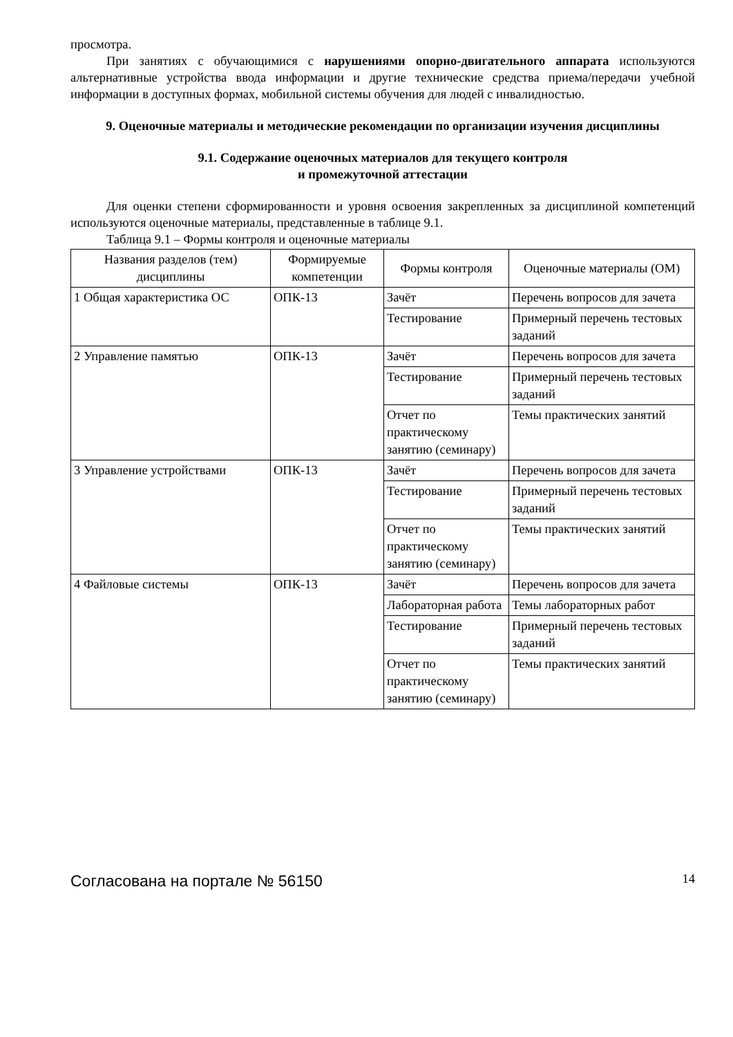просмотра.
При занятиях с обучающимися с нарушениями опорно-двигательного аппарата используются альтернативные устройства ввода информации и другие технические средства приема/передачи учебной информации в доступных формах, мобильной системы обучения для людей с инвалидностью.
9. Оценочные материалы и методические рекомендации по организации изучения дисциплины
9.1. Содержание оценочных материалов для текущего контроля
и промежуточной аттестации
Для оценки степени сформированности и уровня освоения закрепленных за дисциплиной компетенций используются оценочные материалы, представленные в таблице 9.1.
Таблица 9.1 – Формы контроля и оценочные материалы
| Названия разделов (тем) дисциплины | Формируемые компетенции | Формы контроля | Оценочные материалы (ОМ) |
| --- | --- | --- | --- |
| 1 Общая характеристика ОС | ОПК-13 | Зачёт | Перечень вопросов для зачета |
| | | Тестирование | Примерный перечень тестовых заданий |
| 2 Управление памятью | ОПК-13 | Зачёт | Перечень вопросов для зачета |
| | | Тестирование | Примерный перечень тестовых заданий |
| | | Отчет по практическому занятию (семинару) | Темы практических занятий |
| 3 Управление устройствами | ОПК-13 | Зачёт | Перечень вопросов для зачета |
| | | Тестирование | Примерный перечень тестовых заданий |
| | | Отчет по практическому занятию (семинару) | Темы практических занятий |
| 4 Файловые системы | ОПК-13 | Зачёт | Перечень вопросов для зачета |
| | | Лабораторная работа | Темы лабораторных работ |
| | | Тестирование | Примерный перечень тестовых заданий |
| | | Отчет по практическому занятию (семинару) | Темы практических занятий |
Согласована на портале № 56150 14